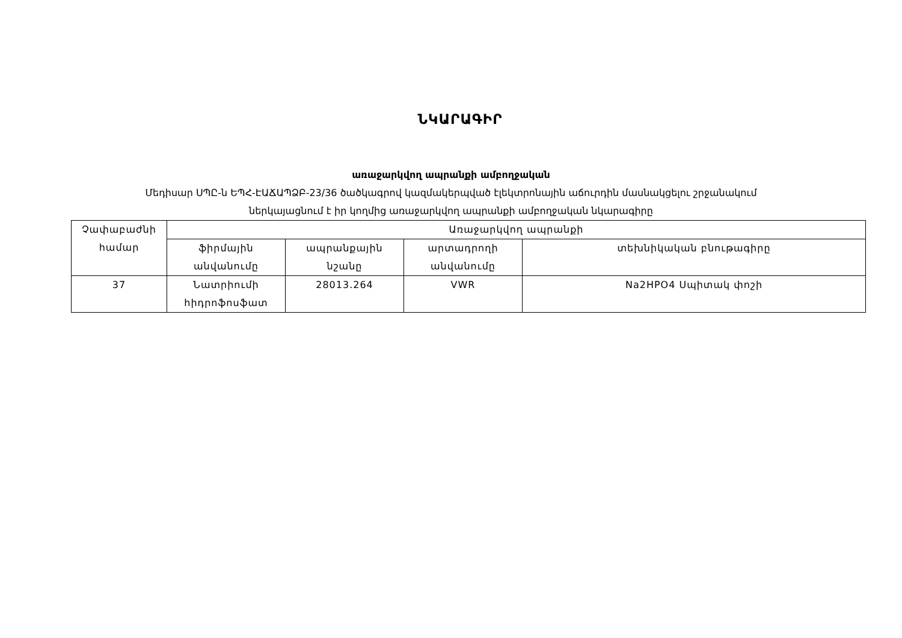ՆԿԱՐԱԳԻՐ
առաջարկվող ապրանքի ամբողջական
Մեդիսար ՍՊԸ-ն ԵՊՀ-ԷԱՃԱՊՁԲ-23/36 ծածկագրով կազմակերպված էլեկտրոնային աճուրդին մասնակցելու շրջանակում
ներկայացնում է իր կողմից առաջարկվող ապրանքի ամբողջական նկարագիրը
| Չափաբաժնի համար | Առաջարկվող ապրանքի | | | |
| --- | --- | --- | --- | --- |
| | ֆիրմային անվանումը | ապրանքային նշանը | արտադրողի անվանումը | տեխնիկական բնութագիրը |
| 37 | Նատրիումի հիդրոֆոսֆատ | 28013.264 | VWR | Na2HPO4 Սպիտակ փոշի |